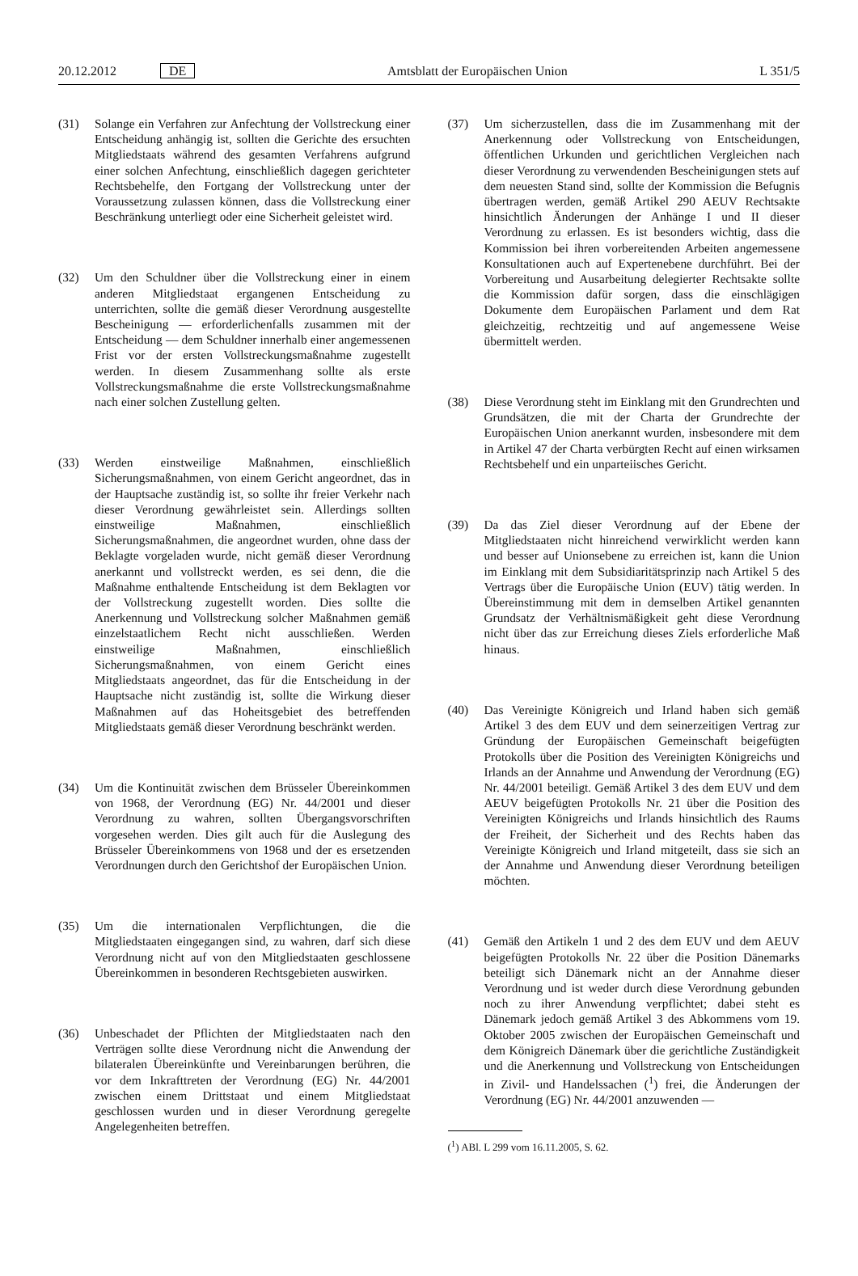20.12.2012 DE Amtsblatt der Europäischen Union L 351/5
(31) Solange ein Verfahren zur Anfechtung der Vollstreckung einer Entscheidung anhängig ist, sollten die Gerichte des ersuchten Mitgliedstaats während des gesamten Verfahrens aufgrund einer solchen Anfechtung, einschließlich dagegen gerichteter Rechtsbehelfe, den Fortgang der Vollstreckung unter der Voraussetzung zulassen können, dass die Vollstreckung einer Beschränkung unterliegt oder eine Sicherheit geleistet wird.
(32) Um den Schuldner über die Vollstreckung einer in einem anderen Mitgliedstaat ergangenen Entscheidung zu unterrichten, sollte die gemäß dieser Verordnung ausgestellte Bescheinigung — erforderlichenfalls zusammen mit der Entscheidung — dem Schuldner innerhalb einer angemessenen Frist vor der ersten Vollstreckungsmaßnahme zugestellt werden. In diesem Zusammenhang sollte als erste Vollstreckungsmaßnahme die erste Vollstreckungsmaßnahme nach einer solchen Zustellung gelten.
(33) Werden einstweilige Maßnahmen, einschließlich Sicherungsmaßnahmen, von einem Gericht angeordnet, das in der Hauptsache zuständig ist, so sollte ihr freier Verkehr nach dieser Verordnung gewährleistet sein. Allerdings sollten einstweilige Maßnahmen, einschließlich Sicherungsmaßnahmen, die angeordnet wurden, ohne dass der Beklagte vorgeladen wurde, nicht gemäß dieser Verordnung anerkannt und vollstreckt werden, es sei denn, die die Maßnahme enthaltende Entscheidung ist dem Beklagten vor der Vollstreckung zugestellt worden. Dies sollte die Anerkennung und Vollstreckung solcher Maßnahmen gemäß einzelstaatlichem Recht nicht ausschließen. Werden einstweilige Maßnahmen, einschließlich Sicherungsmaßnahmen, von einem Gericht eines Mitgliedstaats angeordnet, das für die Entscheidung in der Hauptsache nicht zuständig ist, sollte die Wirkung dieser Maßnahmen auf das Hoheitsgebiet des betreffenden Mitgliedstaats gemäß dieser Verordnung beschränkt werden.
(34) Um die Kontinuität zwischen dem Brüsseler Übereinkommen von 1968, der Verordnung (EG) Nr. 44/2001 und dieser Verordnung zu wahren, sollten Übergangsvorschriften vorgesehen werden. Dies gilt auch für die Auslegung des Brüsseler Übereinkommens von 1968 und der es ersetzenden Verordnungen durch den Gerichtshof der Europäischen Union.
(35) Um die internationalen Verpflichtungen, die die Mitgliedstaaten eingegangen sind, zu wahren, darf sich diese Verordnung nicht auf von den Mitgliedstaaten geschlossene Übereinkommen in besonderen Rechtsgebieten auswirken.
(36) Unbeschadet der Pflichten der Mitgliedstaaten nach den Verträgen sollte diese Verordnung nicht die Anwendung der bilateralen Übereinkünfte und Vereinbarungen berühren, die vor dem Inkrafttreten der Verordnung (EG) Nr. 44/2001 zwischen einem Drittstaat und einem Mitgliedstaat geschlossen wurden und in dieser Verordnung geregelte Angelegenheiten betreffen.
(37) Um sicherzustellen, dass die im Zusammenhang mit der Anerkennung oder Vollstreckung von Entscheidungen, öffentlichen Urkunden und gerichtlichen Vergleichen nach dieser Verordnung zu verwendenden Bescheinigungen stets auf dem neuesten Stand sind, sollte der Kommission die Befugnis übertragen werden, gemäß Artikel 290 AEUV Rechtsakte hinsichtlich Änderungen der Anhänge I und II dieser Verordnung zu erlassen. Es ist besonders wichtig, dass die Kommission bei ihren vorbereitenden Arbeiten angemessene Konsultationen auch auf Expertenebene durchführt. Bei der Vorbereitung und Ausarbeitung delegierter Rechtsakte sollte die Kommission dafür sorgen, dass die einschlägigen Dokumente dem Europäischen Parlament und dem Rat gleichzeitig, rechtzeitig und auf angemessene Weise übermittelt werden.
(38) Diese Verordnung steht im Einklang mit den Grundrechten und Grundsätzen, die mit der Charta der Grundrechte der Europäischen Union anerkannt wurden, insbesondere mit dem in Artikel 47 der Charta verbürgten Recht auf einen wirksamen Rechtsbehelf und ein unparteiisches Gericht.
(39) Da das Ziel dieser Verordnung auf der Ebene der Mitgliedstaaten nicht hinreichend verwirklicht werden kann und besser auf Unionsebene zu erreichen ist, kann die Union im Einklang mit dem Subsidiaritätsprinzip nach Artikel 5 des Vertrags über die Europäische Union (EUV) tätig werden. In Übereinstimmung mit dem in demselben Artikel genannten Grundsatz der Verhältnismäßigkeit geht diese Verordnung nicht über das zur Erreichung dieses Ziels erforderliche Maß hinaus.
(40) Das Vereinigte Königreich und Irland haben sich gemäß Artikel 3 des dem EUV und dem seinerzeitigen Vertrag zur Gründung der Europäischen Gemeinschaft beigefügten Protokolls über die Position des Vereinigten Königreichs und Irlands an der Annahme und Anwendung der Verordnung (EG) Nr. 44/2001 beteiligt. Gemäß Artikel 3 des dem EUV und dem AEUV beigefügten Protokolls Nr. 21 über die Position des Vereinigten Königreichs und Irlands hinsichtlich des Raums der Freiheit, der Sicherheit und des Rechts haben das Vereinigte Königreich und Irland mitgeteilt, dass sie sich an der Annahme und Anwendung dieser Verordnung beteiligen möchten.
(41) Gemäß den Artikeln 1 und 2 des dem EUV und dem AEUV beigefügten Protokolls Nr. 22 über die Position Dänemarks beteiligt sich Dänemark nicht an der Annahme dieser Verordnung und ist weder durch diese Verordnung gebunden noch zu ihrer Anwendung verpflichtet; dabei steht es Dänemark jedoch gemäß Artikel 3 des Abkommens vom 19. Oktober 2005 zwischen der Europäischen Gemeinschaft und dem Königreich Dänemark über die gerichtliche Zuständigkeit und die Anerkennung und Vollstreckung von Entscheidungen in Zivil- und Handelssachen (<sup>1</sup>) frei, die Änderungen der Verordnung (EG) Nr. 44/2001 anzuwenden —
(<sup>1</sup>) ABl. L 299 vom 16.11.2005, S. 62.